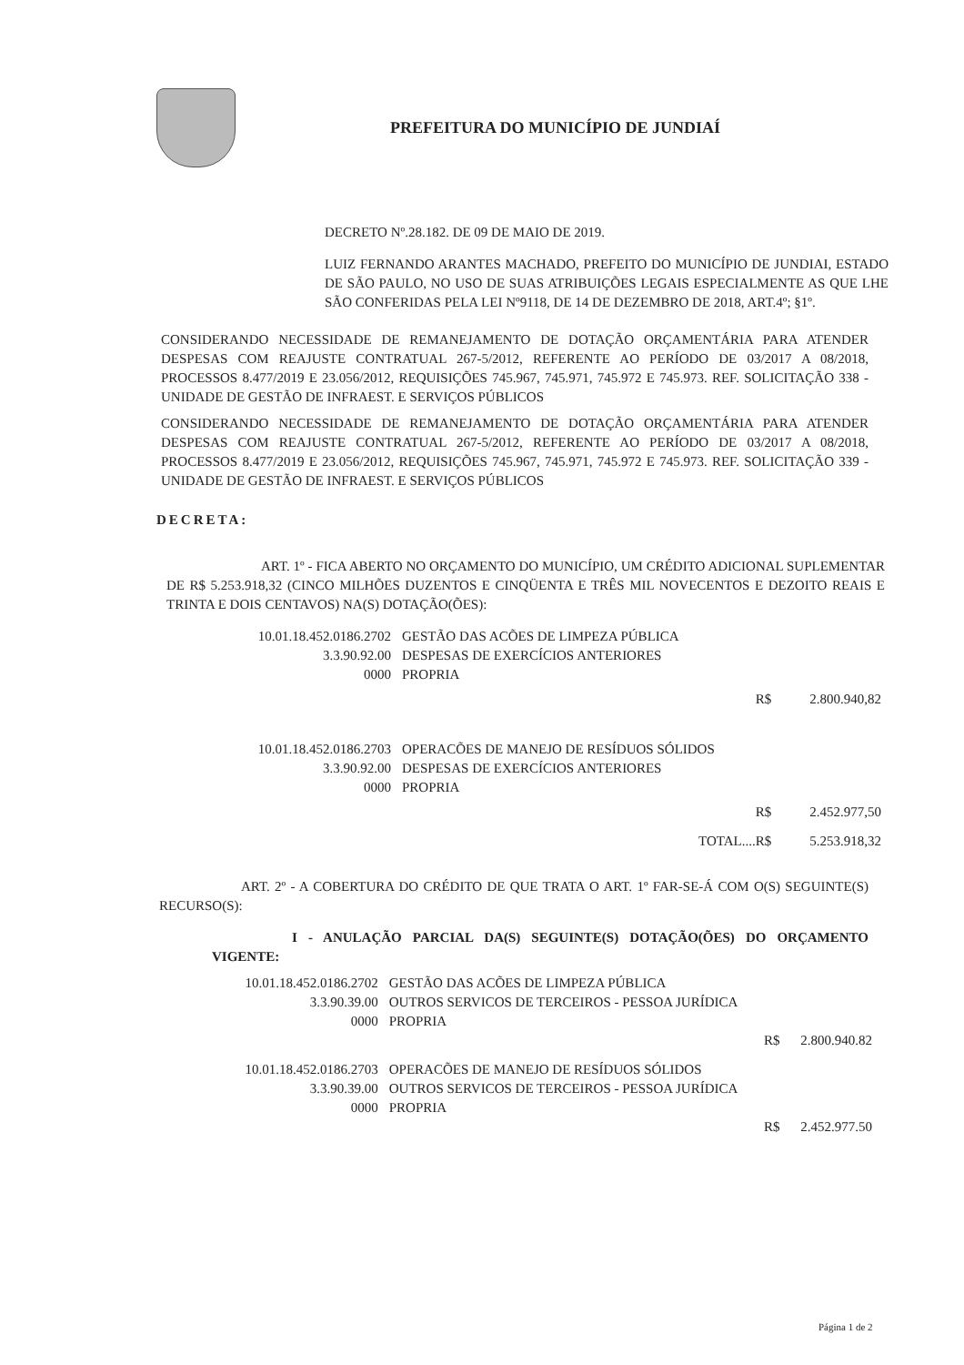PREFEITURA DO MUNICÍPIO DE JUNDIAÍ
DECRETO Nº.28.182. DE 09 DE MAIO DE 2019.
LUIZ FERNANDO ARANTES MACHADO, PREFEITO DO MUNICÍPIO DE JUNDIAI, ESTADO DE SÃO PAULO, NO USO DE SUAS ATRIBUIÇÕES LEGAIS ESPECIALMENTE AS QUE LHE SÃO CONFERIDAS PELA LEI Nº9118, DE 14 DE DEZEMBRO DE 2018, ART.4º; §1º.
CONSIDERANDO NECESSIDADE DE REMANEJAMENTO DE DOTAÇÃO ORÇAMENTÁRIA PARA ATENDER DESPESAS COM REAJUSTE CONTRATUAL 267-5/2012, REFERENTE AO PERÍODO DE 03/2017 A 08/2018, PROCESSOS 8.477/2019 E 23.056/2012, REQUISIÇÕES 745.967, 745.971, 745.972 E 745.973. REF. SOLICITAÇÃO 338 - UNIDADE DE GESTÃO DE INFRAEST. E SERVIÇOS PÚBLICOS
CONSIDERANDO NECESSIDADE DE REMANEJAMENTO DE DOTAÇÃO ORÇAMENTÁRIA PARA ATENDER DESPESAS COM REAJUSTE CONTRATUAL 267-5/2012, REFERENTE AO PERÍODO DE 03/2017 A 08/2018, PROCESSOS 8.477/2019 E 23.056/2012, REQUISIÇÕES 745.967, 745.971, 745.972 E 745.973. REF. SOLICITAÇÃO 339 - UNIDADE DE GESTÃO DE INFRAEST. E SERVIÇOS PÚBLICOS
DECRETA:
ART. 1º - FICA ABERTO NO ORÇAMENTO DO MUNICÍPIO, UM CRÉDITO ADICIONAL SUPLEMENTAR DE R$ 5.253.918,32 (CINCO MILHÕES DUZENTOS E CINQÜENTA E TRÊS MIL NOVECENTOS E DEZOITO REAIS E TRINTA E DOIS CENTAVOS) NA(S) DOTAÇÃO(ÕES):
| 10.01.18.452.0186.2702 | GESTÃO DAS ACÕES DE LIMPEZA PÚBLICA | | |
| 3.3.90.92.00 | DESPESAS DE EXERCÍCIOS ANTERIORES | | |
| 0000 | PROPRIA | | |
| | R$ | | 2.800.940,82 |
| 10.01.18.452.0186.2703 | OPERACÕES DE MANEJO DE RESÍDUOS SÓLIDOS | | |
| 3.3.90.92.00 | DESPESAS DE EXERCÍCIOS ANTERIORES | | |
| 0000 | PROPRIA | | |
| | R$ | | 2.452.977,50 |
| | TOTAL....R$ | | 5.253.918,32 |
ART. 2º - A COBERTURA DO CRÉDITO DE QUE TRATA O ART. 1º FAR-SE-Á COM O(S) SEGUINTE(S) RECURSO(S):
I - ANULAÇÃO PARCIAL DA(S) SEGUINTE(S) DOTAÇÃO(ÕES) DO ORÇAMENTO VIGENTE:
| 10.01.18.452.0186.2702 | GESTÃO DAS ACÕES DE LIMPEZA PÚBLICA | |
| 3.3.90.39.00 | OUTROS SERVICOS DE TERCEIROS - PESSOA JURÍDICA | |
| 0000 | PROPRIA | |
| | R$ | 2.800.940.82 |
| 10.01.18.452.0186.2703 | OPERACÕES DE MANEJO DE RESÍDUOS SÓLIDOS | |
| 3.3.90.39.00 | OUTROS SERVICOS DE TERCEIROS - PESSOA JURÍDICA | |
| 0000 | PROPRIA | |
| | R$ | 2.452.977.50 |
Página 1 de 2